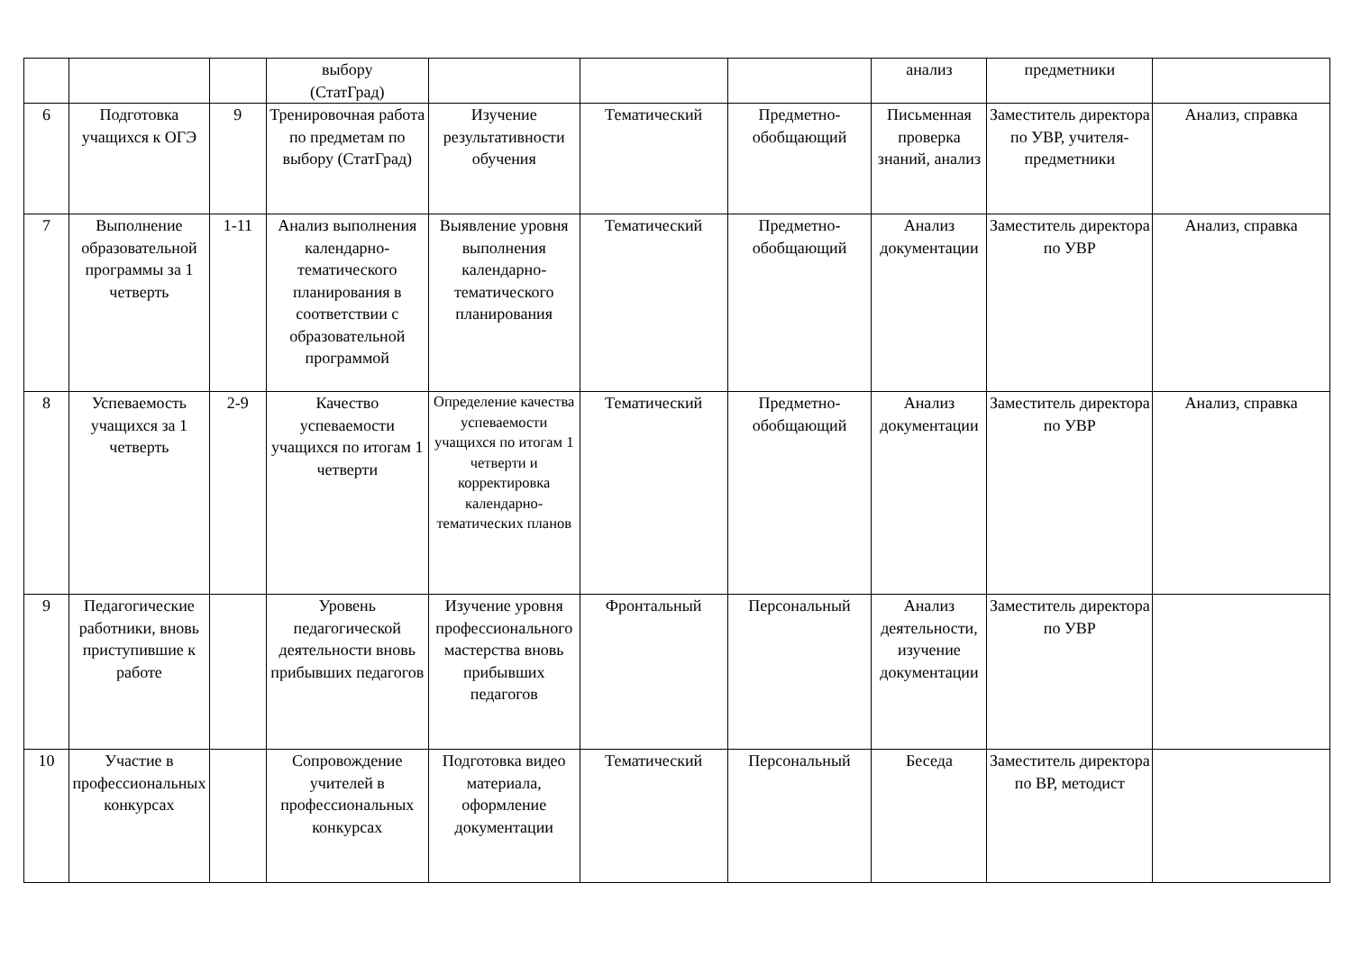| | | | выбору (СтатГрад) | | | | анализ | предметники | |
| 6 | Подготовка учащихся к ОГЭ | 9 | Тренировочная работа по предметам по выбору (СтатГрад) | Изучение результативности обучения | Тематический | Предметно-обобщающий | Письменная проверка знаний, анализ | Заместитель директора по УВР, учителя-предметники | Анализ, справка |
| 7 | Выполнение образовательной программы за 1 четверть | 1-11 | Анализ выполнения календарно-тематического планирования в соответствии с образовательной программой | Выявление уровня выполнения календарно-тематического планирования | Тематический | Предметно-обобщающий | Анализ документации | Заместитель директора по УВР | Анализ, справка |
| 8 | Успеваемость учащихся за 1 четверть | 2-9 | Качество успеваемости учащихся по итогам 1 четверти | Определение качества успеваемости учащихся по итогам 1 четверти и корректировка календарно-тематических планов | Тематический | Предметно-обобщающий | Анализ документации | Заместитель директора по УВР | Анализ, справка |
| 9 | Педагогические работники, вновь приступившие к работе | | Уровень педагогической деятельности вновь прибывших педагогов | Изучение уровня профессионального мастерства вновь прибывших педагогов | Фронтальный | Персональный | Анализ деятельности, изучение документации | Заместитель директора по УВР | |
| 10 | Участие в профессиональных конкурсах | | Сопровождение учителей в профессиональных конкурсах | Подготовка видео материала, оформление документации | Тематический | Персональный | Беседа | Заместитель директора по ВР, методист | |